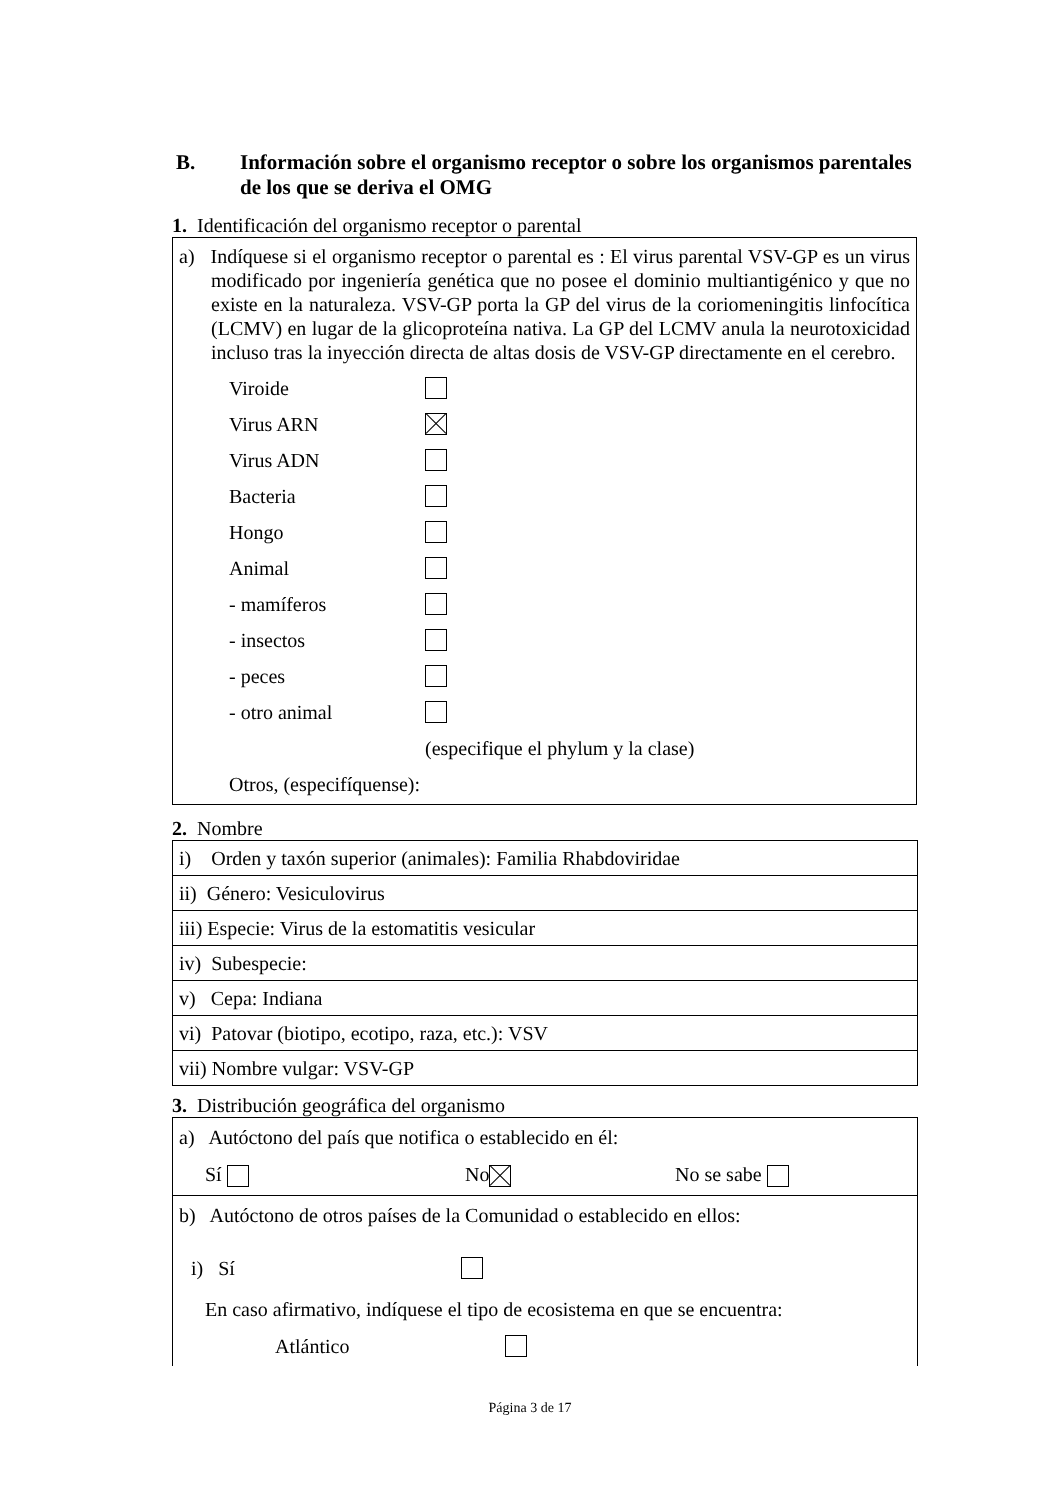B. Información sobre el organismo receptor o sobre los organismos parentales de los que se deriva el OMG
1. Identificación del organismo receptor o parental
a) Indíquese si el organismo receptor o parental es : El virus parental VSV-GP es un virus modificado por ingeniería genética que no posee el dominio multiantigénico y que no existe en la naturaleza. VSV-GP porta la GP del virus de la coriomeningitis linfocítica (LCMV) en lugar de la glicoproteína nativa. La GP del LCMV anula la neurotoxicidad incluso tras la inyección directa de altas dosis de VSV-GP directamente en el cerebro.
Viroide
Virus ARN
Virus ADN
Bacteria
Hongo
Animal
- mamíferos
- insectos
- peces
- otro animal
(especifique el phylum y la clase)
Otros, (especifíquense):
2. Nombre
| i) Orden y taxón superior (animales): Familia Rhabdoviridae |
| ii) Género: Vesiculovirus |
| iii) Especie: Virus de la estomatitis vesicular |
| iv) Subespecie: |
| v) Cepa: Indiana |
| vi) Patovar (biotipo, ecotipo, raza, etc.): VSV |
| vii) Nombre vulgar: VSV-GP |
3. Distribución geográfica del organismo
| a) Autóctono del país que notifica o establecido en él: Sí No No se sabe |
| b) Autóctono de otros países de la Comunidad o establecido en ellos: i) Sí En caso afirmativo, indíquese el tipo de ecosistema en que se encuentra: Atlántico |
Página 3 de 17